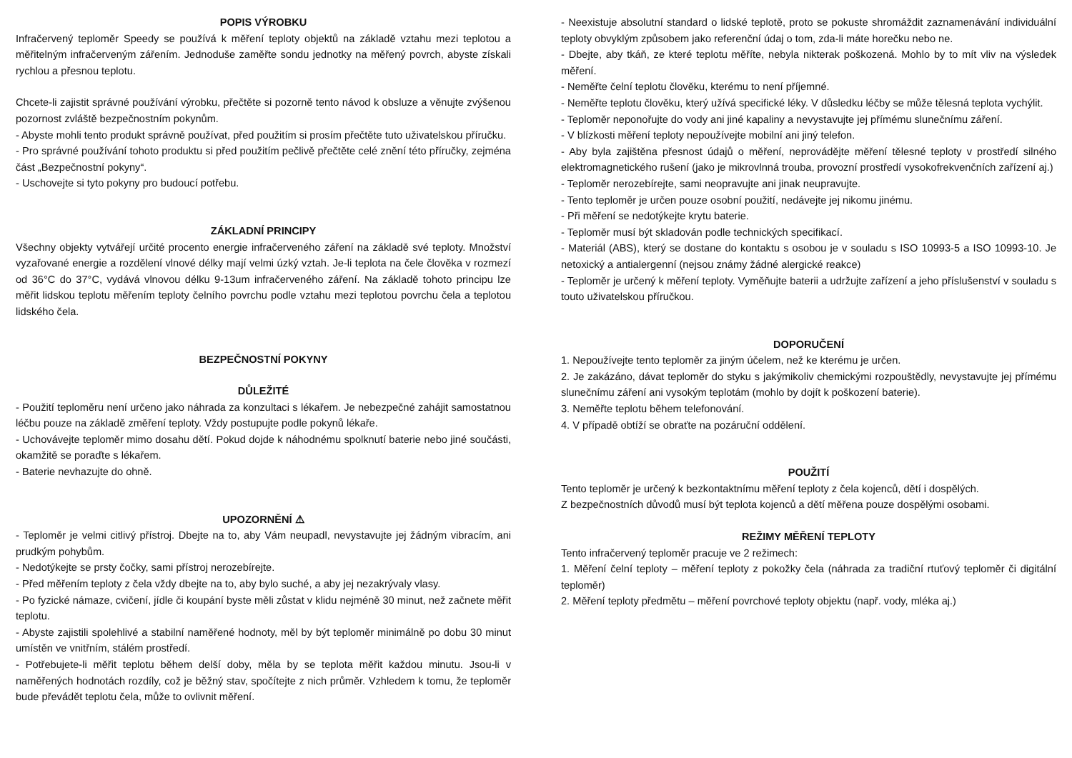POPIS VÝROBKU
Infračervený teploměr Speedy se používá k měření teploty objektů na základě vztahu mezi teplotou a měřitelným infračerveným zářením. Jednoduše zaměřte sondu jednotky na měřený povrch, abyste získali rychlou a přesnou teplotu.
Chcete-li zajistit správné používání výrobku, přečtěte si pozorně tento návod k obsluze a věnujte zvýšenou pozornost zvláště bezpečnostním pokynům.
- Abyste mohli tento produkt správně používat, před použitím si prosím přečtěte tuto uživatelskou příručku.
- Pro správné používání tohoto produktu si před použitím pečlivě přečtěte celé znění této příručky, zejména část „Bezpečnostní pokyny“.
- Uschovejte si tyto pokyny pro budoucí potřebu.
ZÁKLADNÍ PRINCIPY
Všechny objekty vytvářejí určité procento energie infračerveného záření na základě své teploty. Množství vyzařované energie a rozdělení vlnové délky mají velmi úzký vztah. Je-li teplota na čele člověka v rozmezí od 36°C do 37°C, vydává vlnovou délku 9-13um infračerveného záření. Na základě tohoto principu lze měřit lidskou teplotu měřením teploty čelního povrchu podle vztahu mezi teplotou povrchu čela a teplotou lidského čela.
BEZPEČNOSTNÍ POKYNY
DŮLEŽITÉ
- Použití teploměru není určeno jako náhrada za konzultaci s lékařem. Je nebezpečné zahájit samostatnou léčbu pouze na základě změření teploty. Vždy postupujte podle pokynů lékaře.
- Uchovávejte teploměr mimo dosahu dětí. Pokud dojde k náhodnému spolknutí baterie nebo jiné součásti, okamžitě se poraďte s lékařem.
- Baterie nevhazujte do ohně.
UPOZORNĚNÍ ⚠
- Teploměr je velmi citlivý přístroj. Dbejte na to, aby Vám neupadl, nevystavujte jej žádným vibracím, ani prudkým pohybům.
- Nedotýkejte se prsty čočky, sami přístroj nerozebírejte.
- Před měřením teploty z čela vždy dbejte na to, aby bylo suché, a aby jej nezakrývaly vlasy.
- Po fyzické námaze, cvičení, jídle či koupání byste měli zůstat v klidu nejméně 30 minut, než začnete měřit teplotu.
- Abyste zajistili spolehlivé a stabilní naměřené hodnoty, měl by být teploměr minimálně po dobu 30 minut umístěn ve vnitřním, stálém prostředí.
- Potřebujete-li měřit teplotu během delší doby, měla by se teplota měřit každou minutu. Jsou-li v naměřených hodnotách rozdíly, což je běžný stav, spočítejte z nich průměr. Vzhledem k tomu, že teploměr bude převádět teplotu čela, může to ovlivnit měření.
- Neexistuje absolutní standard o lidské teplotě, proto se pokuste shromáždit zaznamenávání individuální teploty obvyklým způsobem jako referenční údaj o tom, zda-li máte horečku nebo ne.
- Dbejte, aby tkáň, ze které teplotu měříte, nebyla nikterak poškozená. Mohlo by to mít vliv na výsledek měření.
- Neměřte čelní teplotu člověku, kterému to není příjemné.
- Neměřte teplotu člověku, který užívá specifické léky. V důsledku léčby se může tělesná teplota vychýlit.
- Teploměr neponořujte do vody ani jiné kapaliny a nevystavujte jej přímému slunečnímu záření.
- V blízkosti měření teploty nepoužívejte mobilní ani jiný telefon.
- Aby byla zajištěna přesnost údajů o měření, neprovádějte měření tělesné teploty v prostředí silného elektromagnetického rušení (jako je mikrovlnná trouba, provozní prostředí vysokofrekvenčních zařízení aj.)
- Teploměr nerozebírejte, sami neopravujte ani jinak neupravujte.
- Tento teploměr je určen pouze osobní použití, nedávejte jej nikomu jinému.
- Při měření se nedotýkejte krytu baterie.
- Teploměr musí být skladován podle technických specifikací.
- Materiál (ABS), který se dostane do kontaktu s osobou je v souladu s ISO 10993-5 a ISO 10993-10. Je netoxický a antialergenní (nejsou známy žádné alergické reakce)
- Teploměr je určený k měření teploty. Vyměňujte baterii a udržujte zařízení a jeho příslušenství v souladu s touto uživatelskou příručkou.
DOPORUČENÍ
1. Nepoužívejte tento teploměr za jiným účelem, než ke kterému je určen.
2. Je zakázáno, dávat teploměr do styku s jakýmikoliv chemickými rozpouštědly, nevystavujte jej přímému slunečnímu záření ani vysokým teplotám (mohlo by dojít k poškození baterie).
3. Neměřte teplotu během telefonování.
4. V případě obtíží se obraťte na pozáruční oddělení.
POUŽITÍ
Tento teploměr je určený k bezkontaktnímu měření teploty z čela kojenců, dětí i dospělých.
Z bezpečnostních důvodů musí být teplota kojenců a dětí měřena pouze dospělými osobami.
REŽIMY MĚŘENÍ TEPLOTY
Tento infračervený teploměr pracuje ve 2 režimech:
1. Měření čelní teploty – měření teploty z pokožky čela (náhrada za tradiční rtuťový teploměr či digitální teploměr)
2. Měření teploty předmětu – měření povrchové teploty objektu (např. vody, mléka aj.)